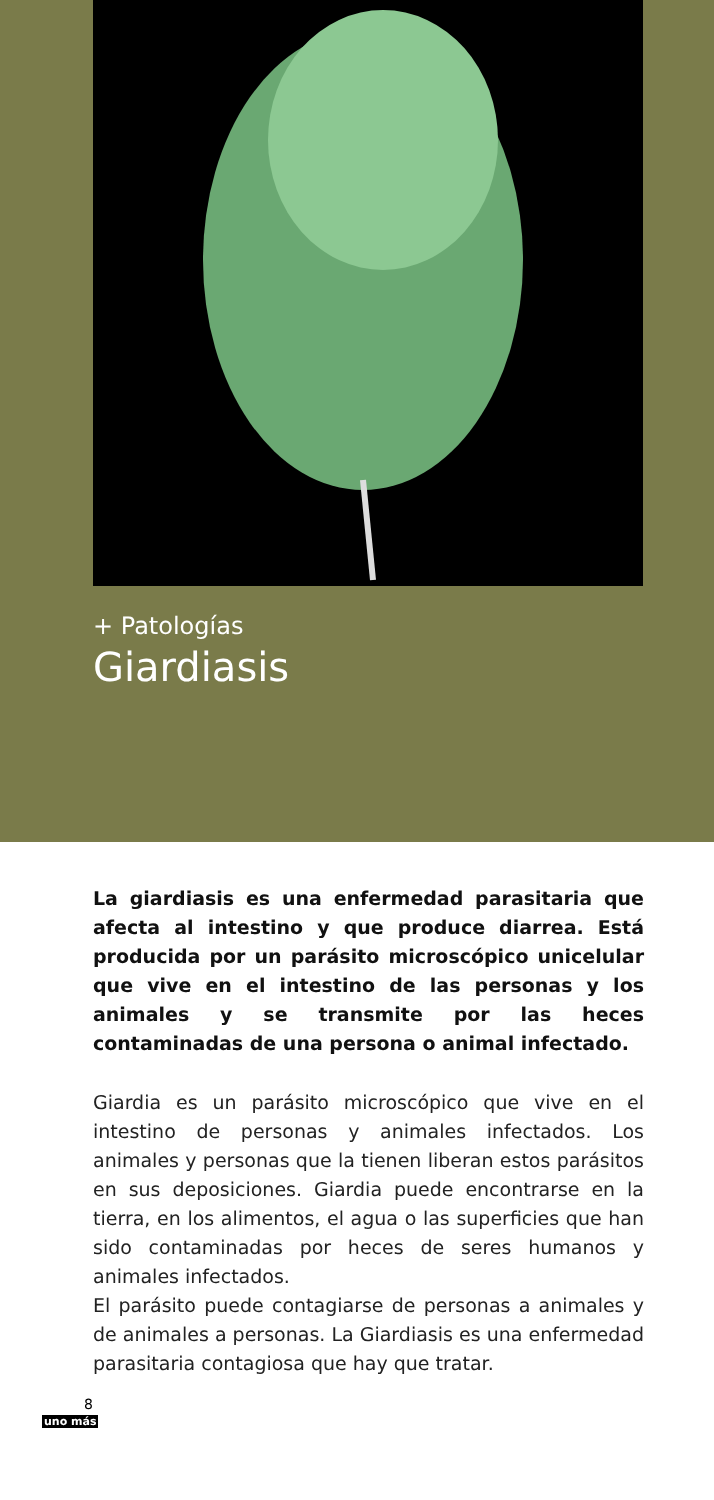+ Patologías
Giardiasis
La giardiasis es una enfermedad parasitaria que afecta al intestino y que produce diarrea. Está producida por un parásito microscópico unicelular que vive en el intestino de las personas y los animales y se transmite por las heces contaminadas de una persona o animal infectado.
Giardia es un parásito microscópico que vive en el intestino de personas y animales infectados. Los animales y personas que la tienen liberan estos parásitos en sus deposiciones. Giardia puede encontrarse en la tierra, en los alimentos, el agua o las superficies que han sido contaminadas por heces de seres humanos y animales infectados.
El parásito puede contagiarse de personas a animales y de animales a personas. La Giardiasis es una enfermedad parasitaria contagiosa que hay que tratar.
8
uno más